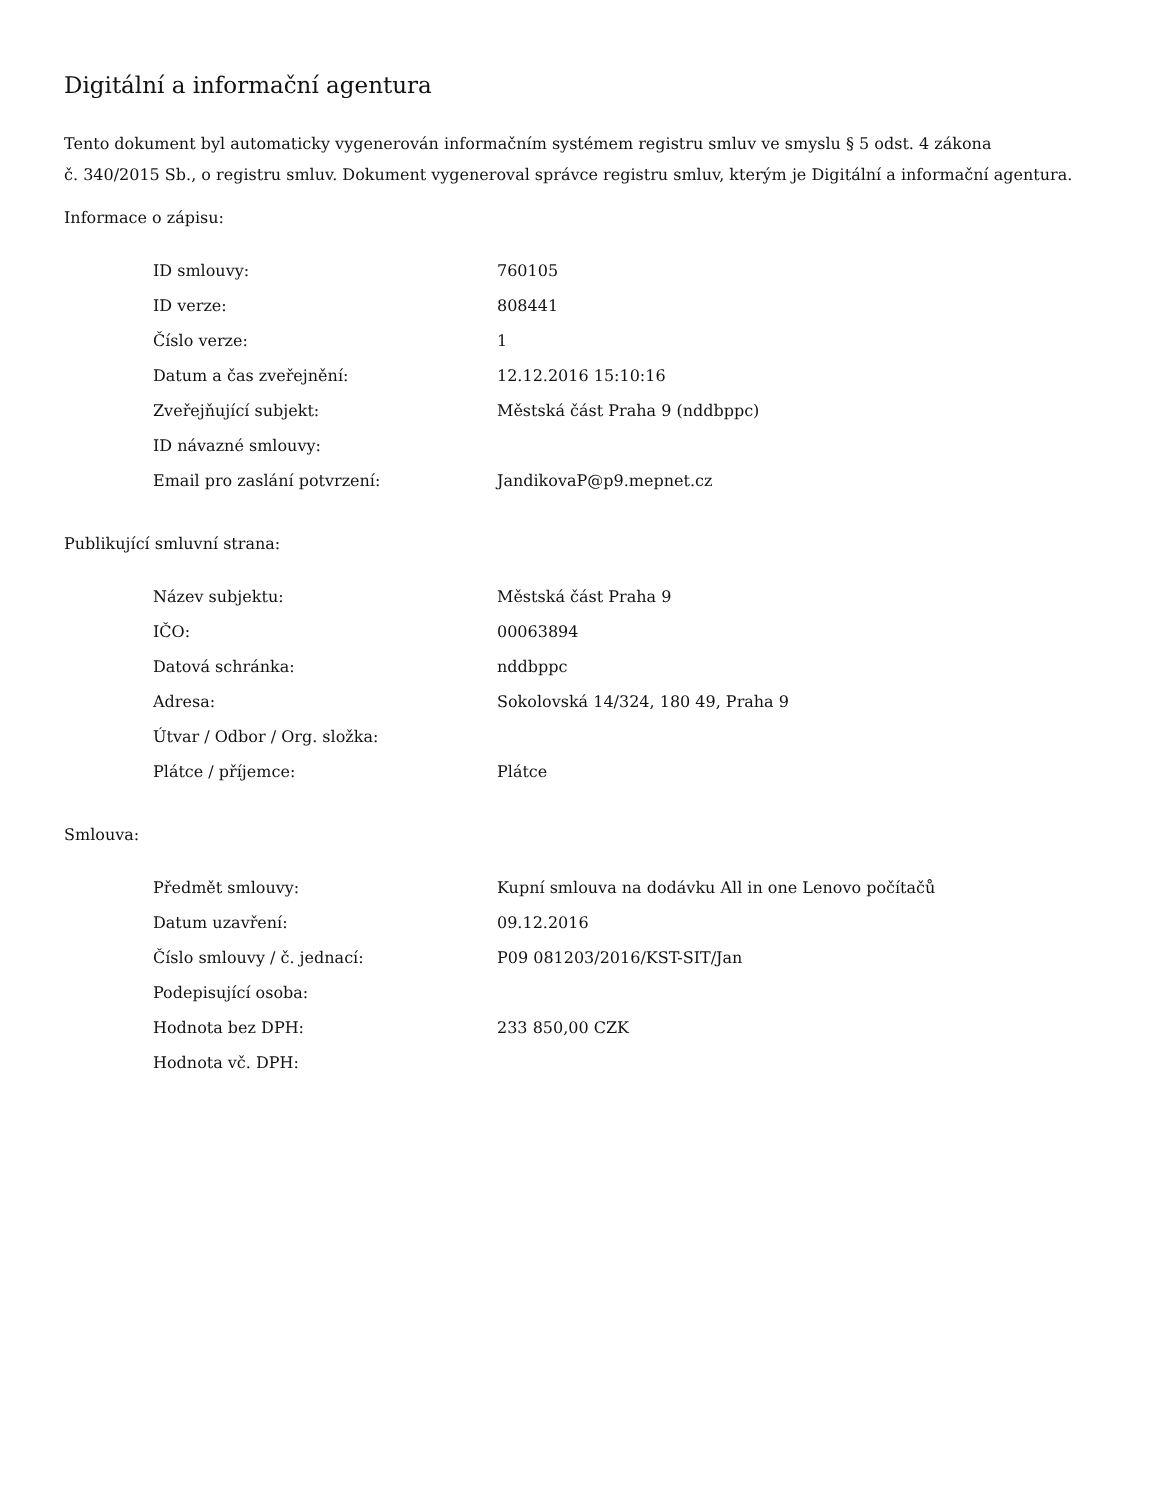Digitální a informační agentura
Tento dokument byl automaticky vygenerován informačním systémem registru smluv ve smyslu § 5 odst. 4 zákona
č. 340/2015 Sb., o registru smluv. Dokument vygeneroval správce registru smluv, kterým je Digitální a informační agentura.
Informace o zápisu:
| ID smlouvy: | 760105 |
| ID verze: | 808441 |
| Číslo verze: | 1 |
| Datum a čas zveřejnění: | 12.12.2016 15:10:16 |
| Zveřejňující subjekt: | Městská část Praha 9 (nddbppc) |
| ID návazné smlouvy: | |
| Email pro zaslání potvrzení: | JandikovaP@p9.mepnet.cz |
Publikující smluvní strana:
| Název subjektu: | Městská část Praha 9 |
| IČO: | 00063894 |
| Datová schránka: | nddbppc |
| Adresa: | Sokolovská 14/324, 180 49, Praha 9 |
| Útvar / Odbor / Org. složka: | |
| Plátce / příjemce: | Plátce |
Smlouva:
| Předmět smlouvy: | Kupní smlouva na dodávku All in one Lenovo počítačů |
| Datum uzavření: | 09.12.2016 |
| Číslo smlouvy / č. jednací: | P09 081203/2016/KST-SIT/Jan |
| Podepisující osoba: | |
| Hodnota bez DPH: | 233 850,00 CZK |
| Hodnota vč. DPH: | |